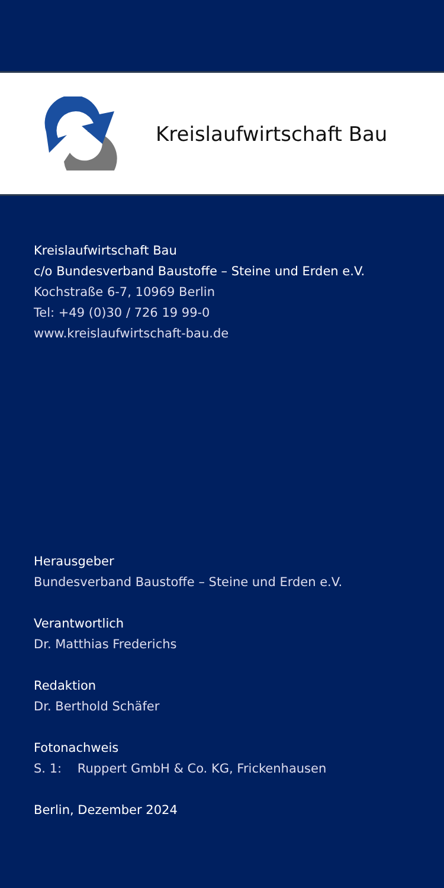Kreislaufwirtschaft Bau
Kreislaufwirtschaft Bau
c/o Bundesverband Baustoffe – Steine und Erden e.V.
Kochstraße 6-7, 10969 Berlin
Tel: +49 (0)30 / 726 19 99-0
www.kreislaufwirtschaft-bau.de
Herausgeber
Bundesverband Baustoffe – Steine und Erden e.V.
Verantwortlich
Dr. Matthias Frederichs
Redaktion
Dr. Berthold Schäfer
Fotonachweis
S. 1: Ruppert GmbH & Co. KG, Frickenhausen
Berlin, Dezember 2024